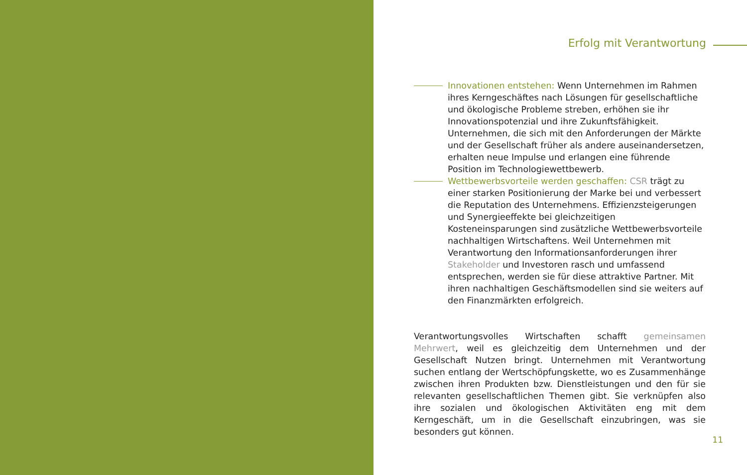Erfolg mit Verantwortung
Innovationen entstehen: Wenn Unternehmen im Rahmen ihres Kerngeschäftes nach Lösungen für gesellschaftliche und ökologische Probleme streben, erhöhen sie ihr Innovationspotenzial und ihre Zukunftsfähigkeit. Unternehmen, die sich mit den Anforderungen der Märkte und der Gesellschaft früher als andere auseinandersetzen, erhalten neue Impulse und erlangen eine führende Position im Technologiewettbewerb.
Wettbewerbsvorteile werden geschaffen: CSR trägt zu einer starken Positionierung der Marke bei und verbessert die Reputation des Unternehmens. Effizienzsteigerungen und Synergieeffekte bei gleichzeitigen Kosteneinsparungen sind zusätzliche Wettbewerbsvorteile nachhaltigen Wirtschaftens. Weil Unternehmen mit Verantwortung den Informationsanforderungen ihrer Stakeholder und Investoren rasch und umfassend entsprechen, werden sie für diese attraktive Partner. Mit ihren nachhaltigen Geschäftsmodellen sind sie weiters auf den Finanzmärkten erfolgreich.
Verantwortungsvolles Wirtschaften schafft gemeinsamen Mehrwert, weil es gleichzeitig dem Unternehmen und der Gesellschaft Nutzen bringt. Unternehmen mit Verantwortung suchen entlang der Wertschöpfungskette, wo es Zusammenhänge zwischen ihren Produkten bzw. Dienstleistungen und den für sie relevanten gesellschaftlichen Themen gibt. Sie verknüpfen also ihre sozialen und ökologischen Aktivitäten eng mit dem Kerngeschäft, um in die Gesellschaft einzubringen, was sie besonders gut können.
11